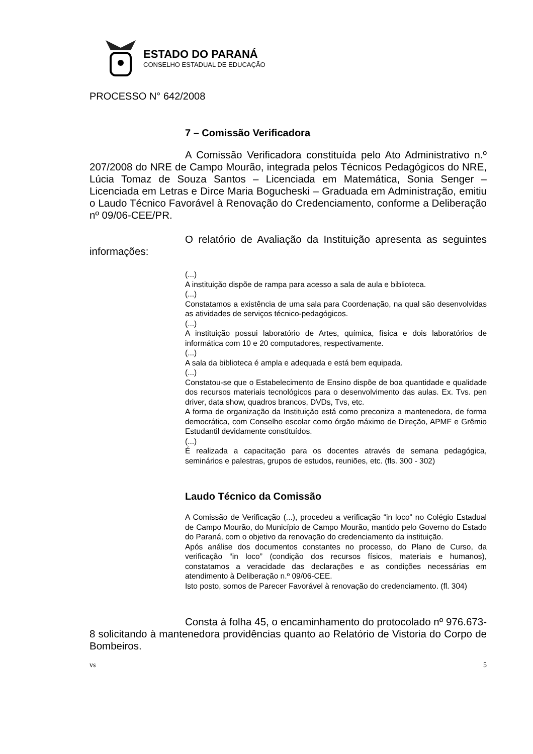ESTADO DO PARANÁ
CONSELHO ESTADUAL DE EDUCAÇÃO
PROCESSO N° 642/2008
7 – Comissão Verificadora
A Comissão Verificadora constituída pelo Ato Administrativo n.º 207/2008 do NRE de Campo Mourão, integrada pelos Técnicos Pedagógicos do NRE, Lúcia Tomaz de Souza Santos – Licenciada em Matemática, Sonia Senger – Licenciada em Letras e Dirce Maria Bogucheski – Graduada em Administração, emitiu o Laudo Técnico Favorável à Renovação do Credenciamento, conforme a Deliberação nº 09/06-CEE/PR.
O relatório de Avaliação da Instituição apresenta as seguintes informações:
(...)
A instituição dispõe de rampa para acesso a sala de aula e biblioteca.
(...)
Constatamos a existência de uma sala para Coordenação, na qual são desenvolvidas as atividades de serviços técnico-pedagógicos.
(...)
A instituição possui laboratório de Artes, química, física e dois laboratórios de informática com 10 e 20 computadores, respectivamente.
(...)
A sala da biblioteca é ampla e adequada e está bem equipada.
(...)
Constatou-se que o Estabelecimento de Ensino dispõe de boa quantidade e qualidade dos recursos materiais tecnológicos para o desenvolvimento das aulas. Ex. Tvs. pen driver, data show, quadros brancos, DVDs, Tvs, etc.
A forma de organização da Instituição está como preconiza a mantenedora, de forma democrática, com Conselho escolar como órgão máximo de Direção, APMF e Grêmio Estudantil devidamente constituídos.
(...)
É realizada a capacitação para os docentes através de semana pedagógica, seminários e palestras, grupos de estudos, reuniões, etc. (fls. 300 - 302)
Laudo Técnico da Comissão
A Comissão de Verificação (...), procedeu a verificação “in loco” no Colégio Estadual de Campo Mourão, do Município de Campo Mourão, mantido pelo Governo do Estado do Paraná, com o objetivo da renovação do credenciamento da instituição.
Após análise dos documentos constantes no processo, do Plano de Curso, da verificação “in loco” (condição dos recursos físicos, materiais e humanos), constatamos a veracidade das declarações e as condições necessárias em atendimento à Deliberação n.º 09/06-CEE.
Isto posto, somos de Parecer Favorável à renovação do credenciamento. (fl. 304)
Consta à folha 45, o encaminhamento do protocolado nº 976.673-8 solicitando à mantenedora providências quanto ao Relatório de Vistoria do Corpo de Bombeiros.
vs 5